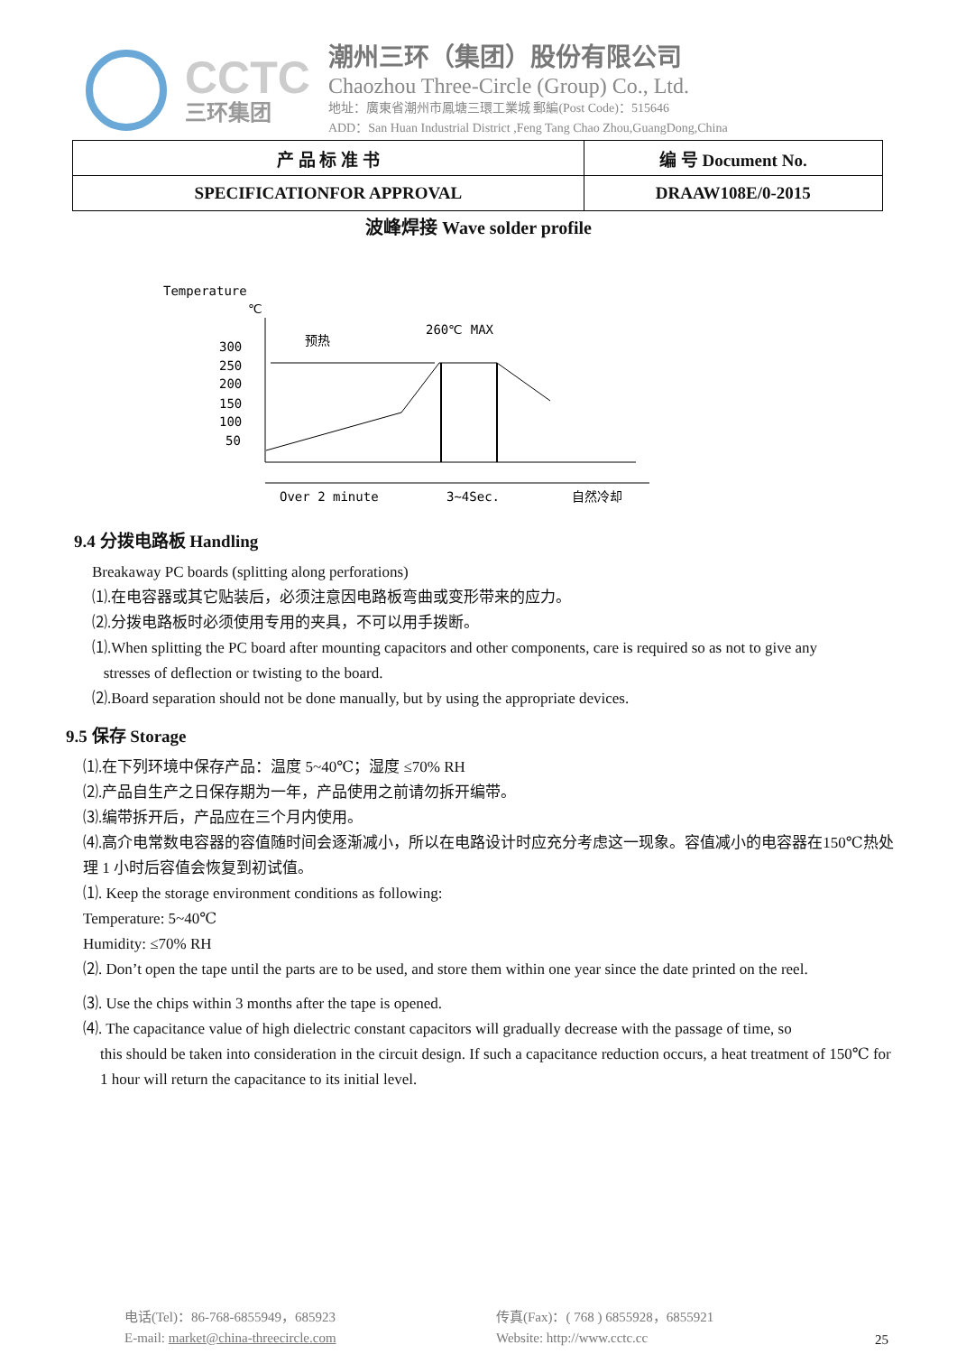CCTC
三环集团
潮州三环（集团）股份有限公司
Chaozhou Three-Circle (Group) Co., Ltd.
地址：廣東省潮州市鳳塘三環工業城 郵編(Post Code)：515646
ADD：San Huan Industrial District ,Feng Tang Chao Zhou,GuangDong,China
| 产 品 标 准 书 | 编 号 Document No. |
| SPECIFICATIONFOR APPROVAL | DRAAW108E/0-2015 |
波峰焊接 Wave solder profile
Temperature
℃
300
250
200
150
100
50
预热
260℃ MAX
Over 2 minute
3~4Sec.
自然冷却
9.4 分拨电路板 Handling
Breakaway PC boards (splitting along perforations)
⑴.在电容器或其它贴装后，必须注意因电路板弯曲或变形带来的应力。
⑵.分拨电路板时必须使用专用的夹具，不可以用手拨断。
⑴.When splitting the PC board after mounting capacitors and other components, care is required so as not to give any
stresses of deflection or twisting to the board.
⑵.Board separation should not be done manually, but by using the appropriate devices.
9.5 保存 Storage
⑴.在下列环境中保存产品：温度 5~40℃；湿度 ≤70% RH
⑵.产品自生产之日保存期为一年，产品使用之前请勿拆开编带。
⑶.编带拆开后，产品应在三个月内使用。
⑷.高介电常数电容器的容值随时间会逐渐减小，所以在电路设计时应充分考虑这一现象。容值减小的电容器在150℃热处理 1 小时后容值会恢复到初试值。
⑴. Keep the storage environment conditions as following:
Temperature: 5~40℃
Humidity: ≤70% RH
⑵. Don’t open the tape until the parts are to be used, and store them within one year since the date printed on the reel.
⑶. Use the chips within 3 months after the tape is opened.
⑷. The capacitance value of high dielectric constant capacitors will gradually decrease with the passage of time, so
this should be taken into consideration in the circuit design. If such a capacitance reduction occurs, a heat treatment of 150℃ for 1 hour will return the capacitance to its initial level.
电话(Tel)：86-768-6855949，685923
E-mail: market@china-threecircle.com
传真(Fax)：( 768 ) 6855928，6855921
Website: http://www.cctc.cc
25